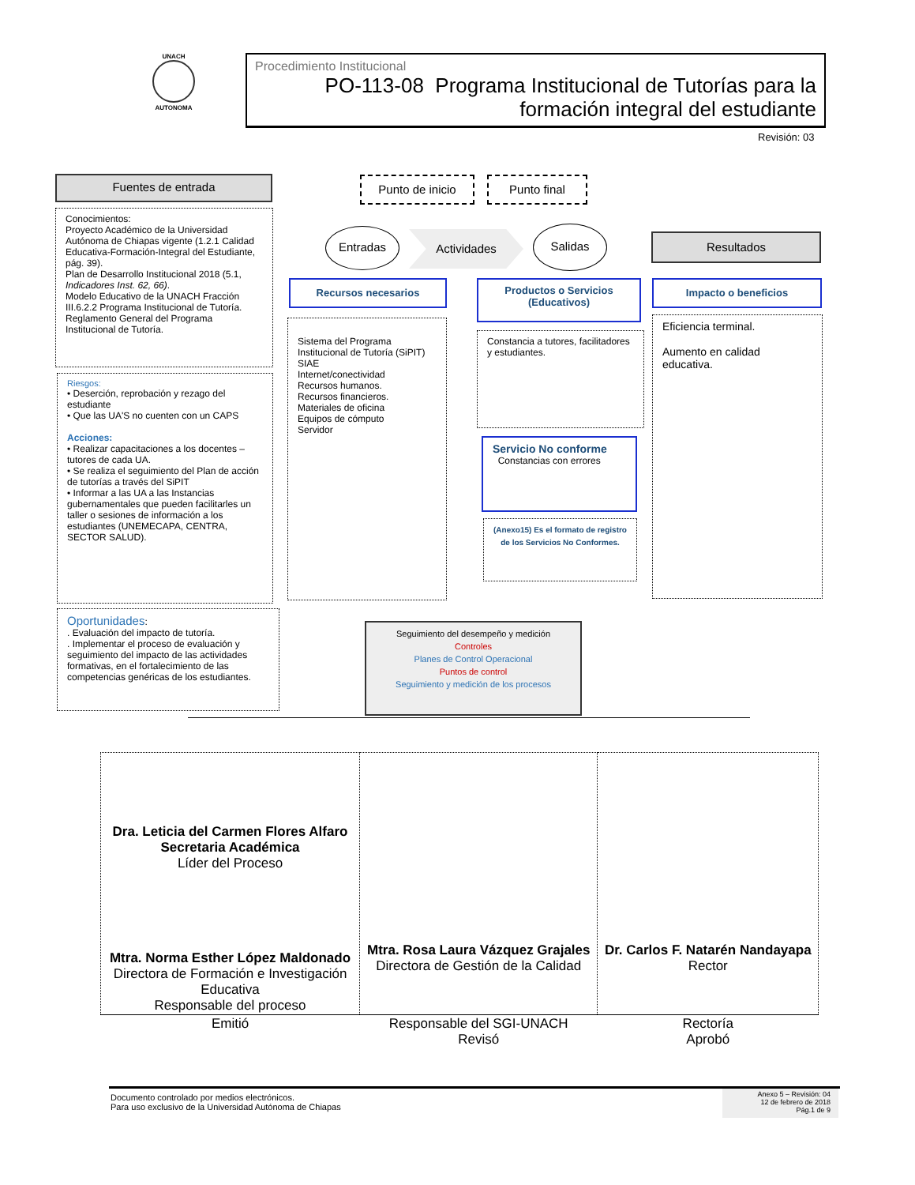UNACH
AUTONOMA
Procedimiento Institucional
PO-113-08 Programa Institucional de Tutorías para la formación integral del estudiante
Revisión: 03
Fuentes de entrada Punto de inicio Punto final
Conocimientos:
Proyecto Académico de la Universidad Autónoma de Chiapas vigente (1.2.1 Calidad Educativa-Formación-Integral del Estudiante, pág. 39).
Plan de Desarrollo Institucional 2018 (5.1, Indicadores Inst. 62, 66).
Modelo Educativo de la UNACH Fracción III.6.2.2 Programa Institucional de Tutoría.
Reglamento General del Programa Institucional de Tutoría.
Entradas Actividades Salidas
Resultados
Recursos necesarios
Productos o Servicios
(Educativos)
Impacto o beneficios
Riesgos:
• Deserción, reprobación y rezago del estudiante
• Que las UA'S no cuenten con un CAPS
Acciones:
• Realizar capacitaciones a los docentes – tutores de cada UA.
• Se realiza el seguimiento del Plan de acción de tutorías a través del SiPIT
• Informar a las UA a las Instancias gubernamentales que pueden facilitarles un taller o sesiones de información a los estudiantes (UNEMECAPA, CENTRA, SECTOR SALUD).
Sistema del Programa Institucional de Tutoría (SiPIT)
SIAE
Internet/conectividad
Recursos humanos.
Recursos financieros.
Materiales de oficina
Equipos de cómputo
Servidor
Constancia a tutores, facilitadores y estudiantes.
Servicio No conforme
Constancias con errores
(Anexo15) Es el formato de registro de los Servicios No Conformes.
Eficiencia terminal.
Aumento en calidad educativa.
Oportunidades:
. Evaluación del impacto de tutoría.
. Implementar el proceso de evaluación y seguimiento del impacto de las actividades formativas, en el fortalecimiento de las competencias genéricas de los estudiantes.
Seguimiento del desempeño y medición
Controles
Planes de Control Operacional
Puntos de control
Seguimiento y medición de los procesos
| Dra. Leticia del Carmen Flores Alfaro Secretaria Académica Líder del Proceso Mtra. Norma Esther López Maldonado Directora de Formación e Investigación Educativa Responsable del proceso | Mtra. Rosa Laura Vázquez Grajales Directora de Gestión de la Calidad | Dr. Carlos F. Natarén Nandayapa Rector |
| Emitió | Responsable del SGI-UNACH Revisó | Rectoría Aprobó |
Documento controlado por medios electrónicos.
Para uso exclusivo de la Universidad Autónoma de Chiapas
Anexo 5 – Revisión: 04
12 de febrero de 2018
Pág.1 de 9